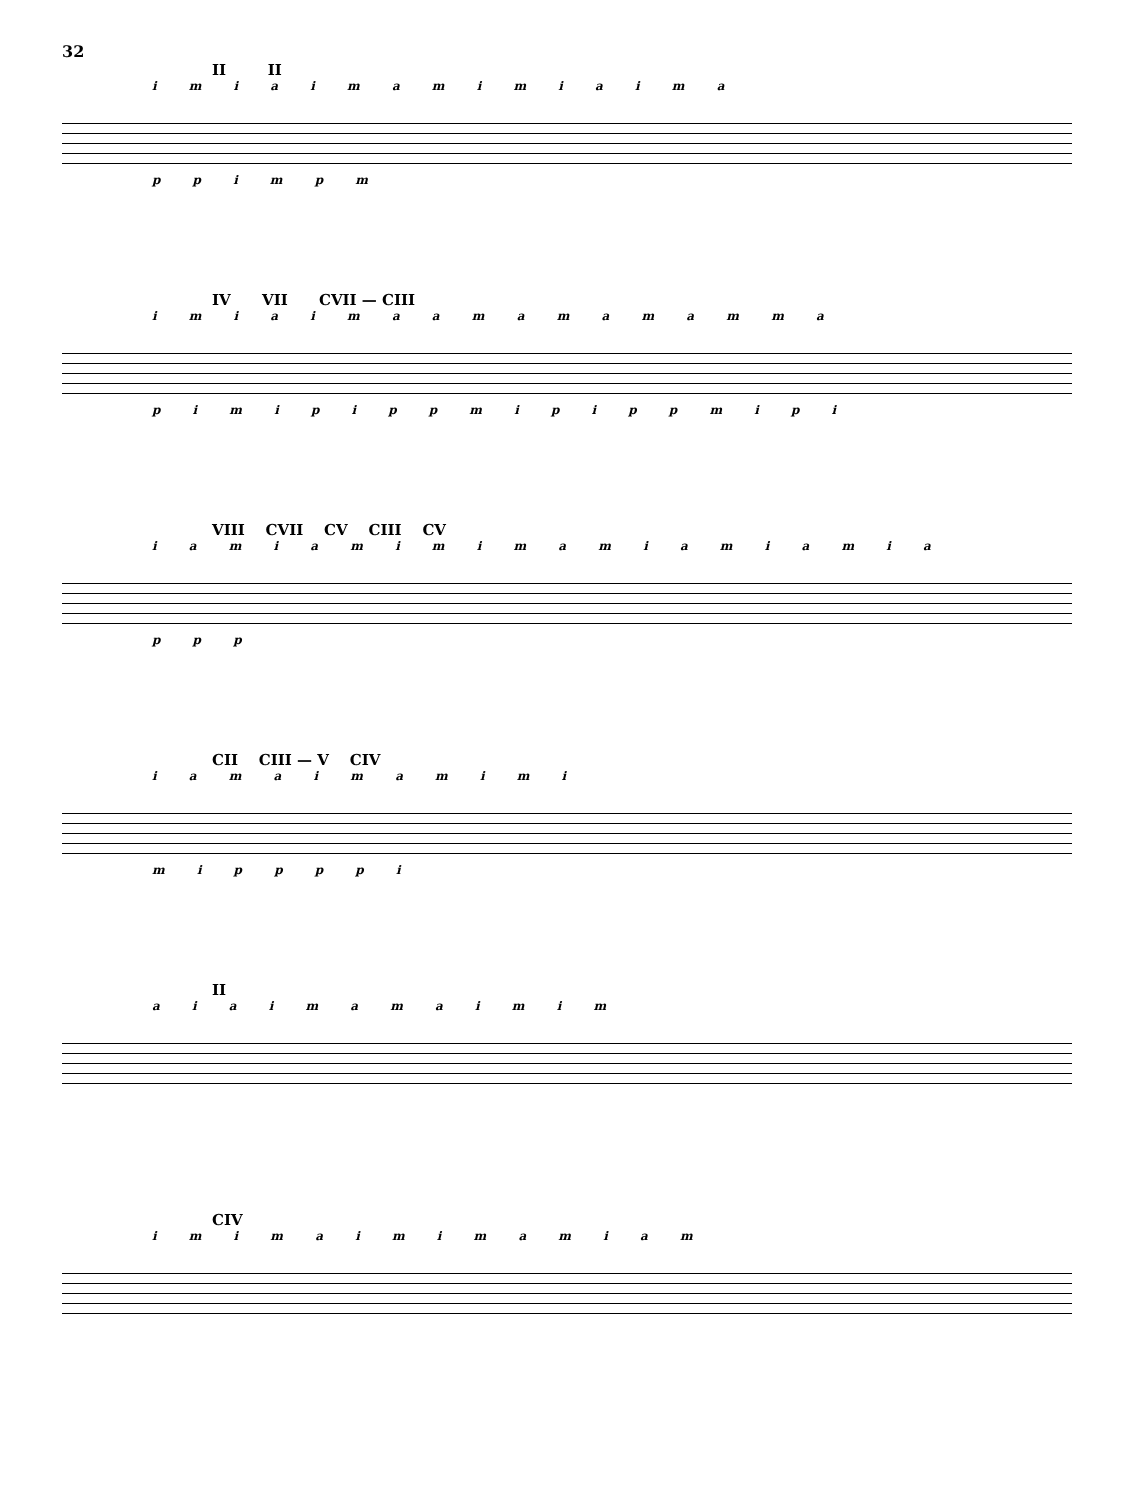32
II II
i m i a i m a m i m i a i m a
p p i m p m
IV VII CVII — CIII
i m i a i m a a m a m a m a m m a
p i m i p i p p m i p i p p m i p i
VIII CVII CV CIII CV
i a m i a m i m i m a m i a m i a m i a
p p p
CII CIII — V CIV
i a m a i m a m i m i
m i p p p p i
II
a i a i m a m a i m i m
CIV
i m i m a i m i m a m i a m